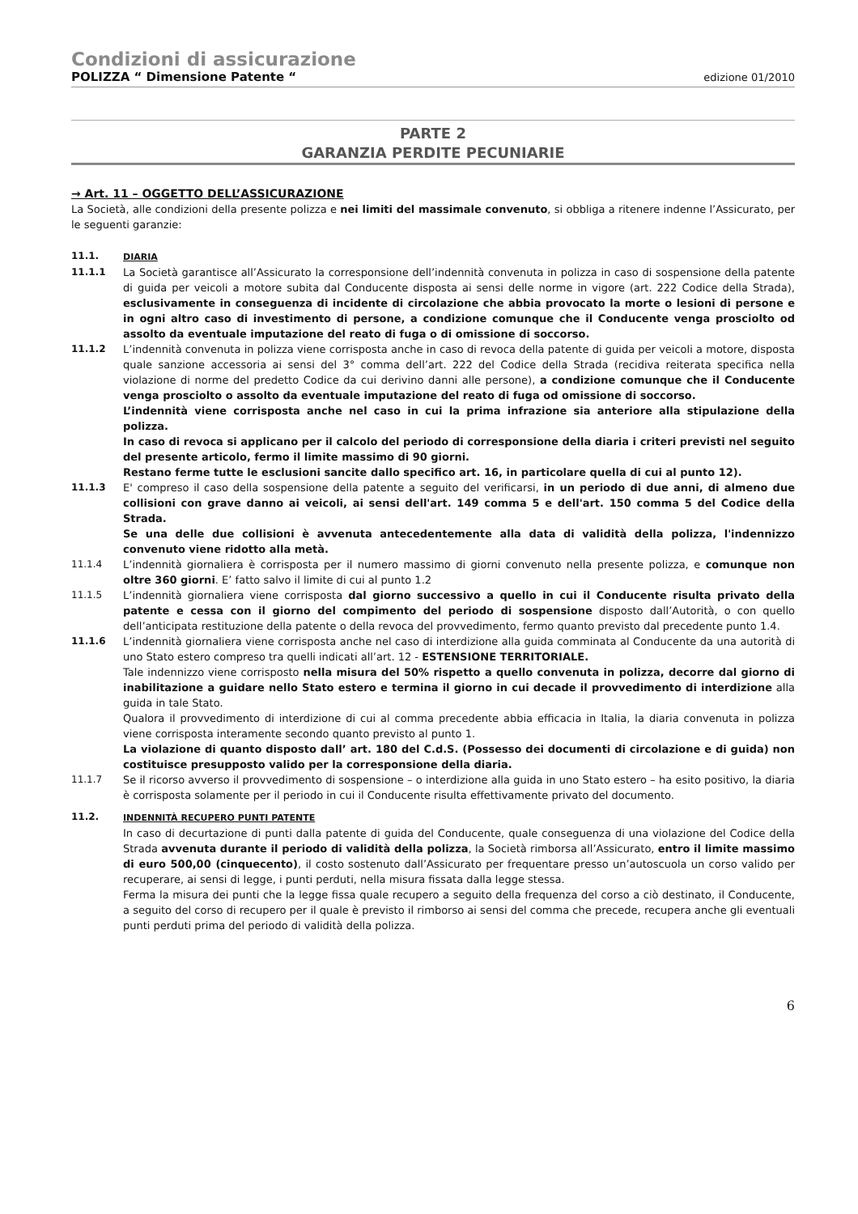Condizioni di assicurazione
POLIZZA “ Dimensione Patente “edizione 01/2010
PARTE 2
GARANZIA PERDITE PECUNIARIE
→ Art. 11 – OGGETTO DELL’ASSICURAZIONE
La Società, alle condizioni della presente polizza e nei limiti del massimale convenuto, si obbliga a ritenere indenne l’Assicurato, per le seguenti garanzie:
11.1. DIARIA
11.1.1 La Società garantisce all’Assicurato la corresponsione dell’indennità convenuta in polizza in caso di sospensione della patente di guida per veicoli a motore subita dal Conducente disposta ai sensi delle norme in vigore (art. 222 Codice della Strada), esclusivamente in conseguenza di incidente di circolazione che abbia provocato la morte o lesioni di persone e in ogni altro caso di investimento di persone, a condizione comunque che il Conducente venga prosciolto od assolto da eventuale imputazione del reato di fuga o di omissione di soccorso.
11.1.2 L’indennità convenuta in polizza viene corrisposta anche in caso di revoca della patente di guida per veicoli a motore, disposta quale sanzione accessoria ai sensi del 3° comma dell’art. 222 del Codice della Strada (recidiva reiterata specifica nella violazione di norme del predetto Codice da cui derivino danni alle persone), a condizione comunque che il Conducente venga prosciolto o assolto da eventuale imputazione del reato di fuga od omissione di soccorso.
L’indennità viene corrisposta anche nel caso in cui la prima infrazione sia anteriore alla stipulazione della polizza.
In caso di revoca si applicano per il calcolo del periodo di corresponsione della diaria i criteri previsti nel seguito del presente articolo, fermo il limite massimo di 90 giorni.
Restano ferme tutte le esclusioni sancite dallo specifico art. 16, in particolare quella di cui al punto 12).
11.1.3 E' compreso il caso della sospensione della patente a seguito del verificarsi, in un periodo di due anni, di almeno due collisioni con grave danno ai veicoli, ai sensi dell'art. 149 comma 5 e dell'art. 150 comma 5 del Codice della Strada.
Se una delle due collisioni è avvenuta antecedentemente alla data di validità della polizza, l'indennizzo convenuto viene ridotto alla metà.
11.1.4 L’indennità giornaliera è corrisposta per il numero massimo di giorni convenuto nella presente polizza, e comunque non oltre 360 giorni. E’ fatto salvo il limite di cui al punto 1.2
11.1.5 L’indennità giornaliera viene corrisposta dal giorno successivo a quello in cui il Conducente risulta privato della patente e cessa con il giorno del compimento del periodo di sospensione disposto dall’Autorità, o con quello dell’anticipata restituzione della patente o della revoca del provvedimento, fermo quanto previsto dal precedente punto 1.4.
11.1.6 L’indennità giornaliera viene corrisposta anche nel caso di interdizione alla guida comminata al Conducente da una autorità di uno Stato estero compreso tra quelli indicati all’art. 12 - ESTENSIONE TERRITORIALE.
Tale indennizzo viene corrisposto nella misura del 50% rispetto a quello convenuta in polizza, decorre dal giorno di inabilitazione a guidare nello Stato estero e termina il giorno in cui decade il provvedimento di interdizione alla guida in tale Stato.
Qualora il provvedimento di interdizione di cui al comma precedente abbia efficacia in Italia, la diaria convenuta in polizza viene corrisposta interamente secondo quanto previsto al punto 1.
La violazione di quanto disposto dall’ art. 180 del C.d.S. (Possesso dei documenti di circolazione e di guida) non costituisce presupposto valido per la corresponsione della diaria.
11.1.7 Se il ricorso avverso il provvedimento di sospensione – o interdizione alla guida in uno Stato estero – ha esito positivo, la diaria è corrisposta solamente per il periodo in cui il Conducente risulta effettivamente privato del documento.
11.2. INDENNITÀ RECUPERO PUNTI PATENTE
In caso di decurtazione di punti dalla patente di guida del Conducente, quale conseguenza di una violazione del Codice della Strada avvenuta durante il periodo di validità della polizza, la Società rimborsa all’Assicurato, entro il limite massimo di euro 500,00 (cinquecento), il costo sostenuto dall’Assicurato per frequentare presso un’autoscuola un corso valido per recuperare, ai sensi di legge, i punti perduti, nella misura fissata dalla legge stessa.
Ferma la misura dei punti che la legge fissa quale recupero a seguito della frequenza del corso a ciò destinato, il Conducente, a seguito del corso di recupero per il quale è previsto il rimborso ai sensi del comma che precede, recupera anche gli eventuali punti perduti prima del periodo di validità della polizza.
6